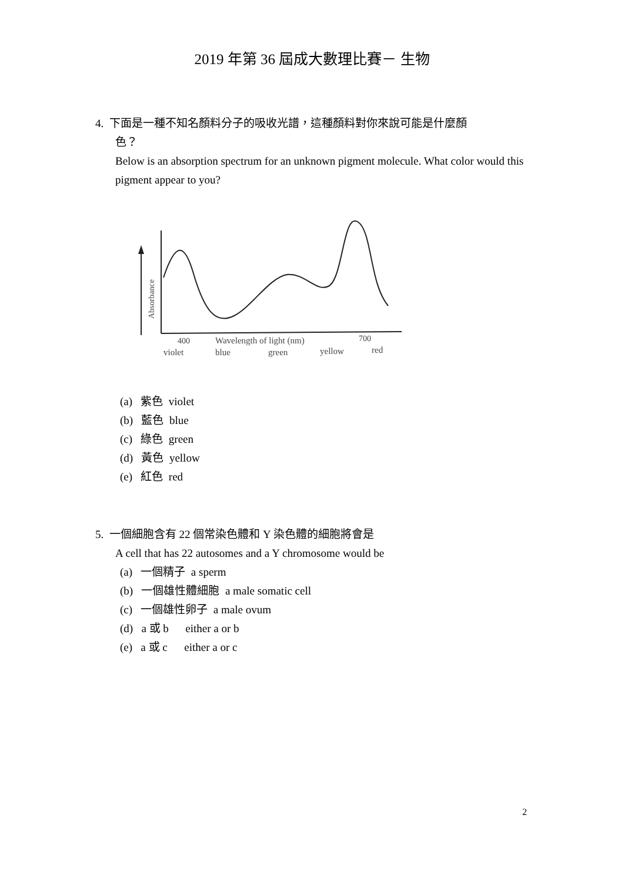2019 年第 36 屆成大數理比賽－ 生物
4. 下面是一種不知名顏料分子的吸收光譜，這種顏料對你來說可能是什麼顏
色？
Below is an absorption spectrum for an unknown pigment molecule. What color would this pigment appear to you?
Absorbance
400
Wavelength of light (nm)
700
violet
blue
green
yellow
red
(a) 紫色 violet
(b) 藍色 blue
(c) 綠色 green
(d) 黃色 yellow
(e) 紅色 red
5. 一個細胞含有 22 個常染色體和 Y 染色體的細胞將會是
A cell that has 22 autosomes and a Y chromosome would be
(a) 一個精子 a sperm
(b) 一個雄性體細胞 a male somatic cell
(c) 一個雄性卵子 a male ovum
(d) a 或 b either a or b
(e) a 或 c either a or c
2